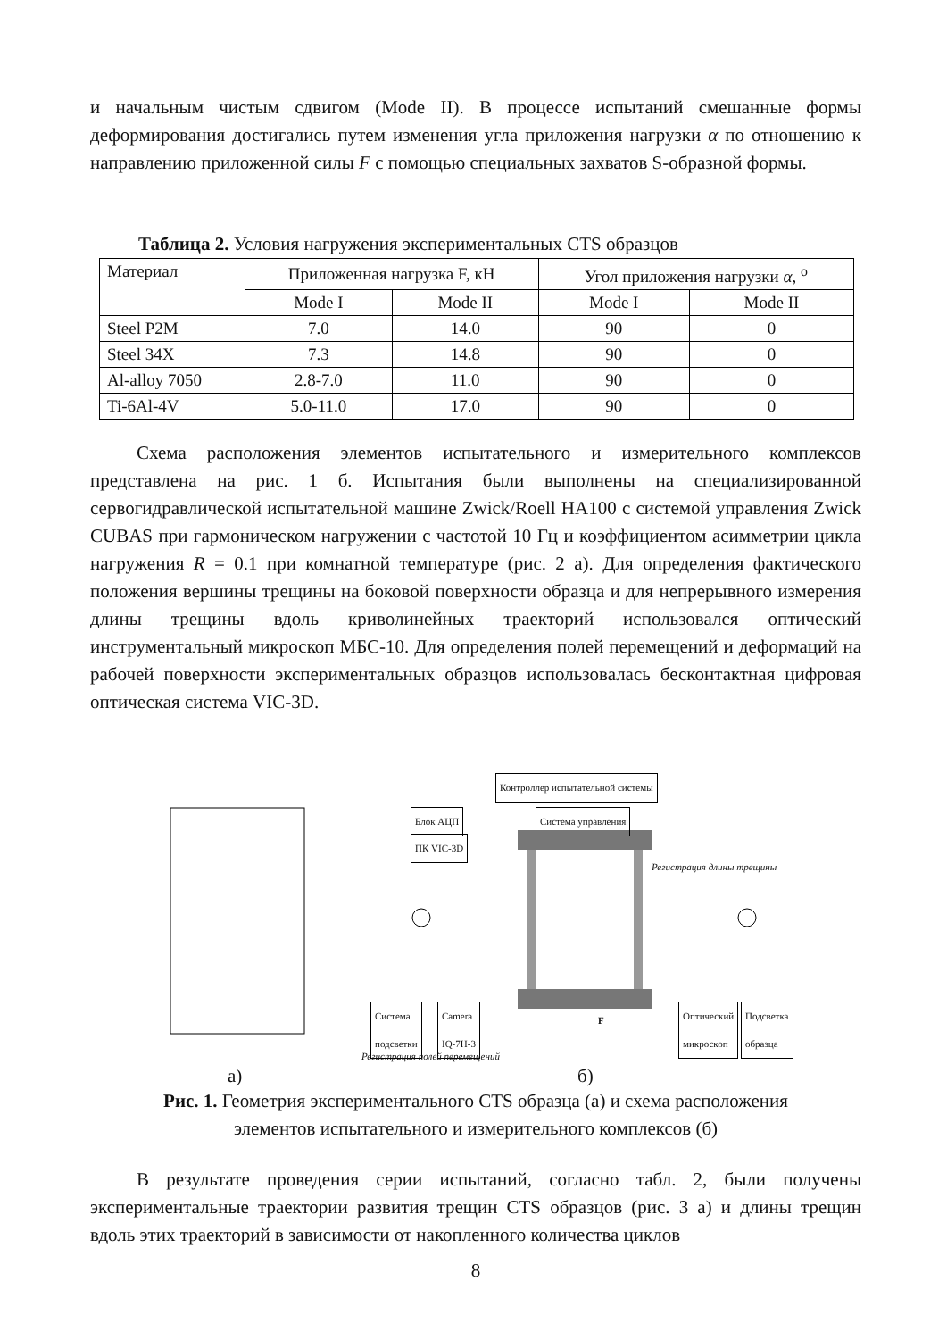и начальным чистым сдвигом (Mode II). В процессе испытаний смешанные формы деформирования достигались путем изменения угла приложения нагрузки α по отношению к направлению приложенной силы F с помощью специальных захватов S-образной формы.
Таблица 2. Условия нагружения экспериментальных CTS образцов
| Материал | Приложенная нагрузка F, кН | | Угол приложения нагрузки α , <sup>o</sup> | |
| | Mode I | Mode II | Mode I | Mode II |
| Steel P2M | 7.0 | 14.0 | 90 | 0 |
| Steel 34X | 7.3 | 14.8 | 90 | 0 |
| Al-alloy 7050 | 2.8-7.0 | 11.0 | 90 | 0 |
| Ti-6Al-4V | 5.0-11.0 | 17.0 | 90 | 0 |
Схема расположения элементов испытательного и измерительного комплексов представлена на рис. 1 б. Испытания были выполнены на специализированной сервогидравлической испытательной машине Zwick/Roell HA100 с системой управления Zwick CUBAS при гармоническом нагружении с частотой 10 Гц и коэффициентом асимметрии цикла нагружения R = 0.1 при комнатной температуре (рис. 2 а). Для определения фактического положения вершины трещины на боковой поверхности образца и для непрерывного измерения длины трещины вдоль криволинейных траекторий использовался оптический инструментальный микроскоп МБС-10. Для определения полей перемещений и деформаций на рабочей поверхности экспериментальных образцов использовалась бесконтактная цифровая оптическая система VIC-3D.
Контроллер испытательной системы
Блок АЦП Система управления
ПК VIC-3D
Регистрация длины трещины
Система
подсветки
Camera
IQ-7H-3
Оптический
микроскоп
Подсветка
образца
F
Регистрация полей перемещений
а) б)
Рис. 1. Геометрия экспериментального CTS образца (а) и схема расположения
элементов испытательного и измерительного комплексов (б)
В результате проведения серии испытаний, согласно табл. 2, были получены экспериментальные траектории развития трещин CTS образцов (рис. 3 а) и длины трещин вдоль этих траекторий в зависимости от накопленного количества циклов
8